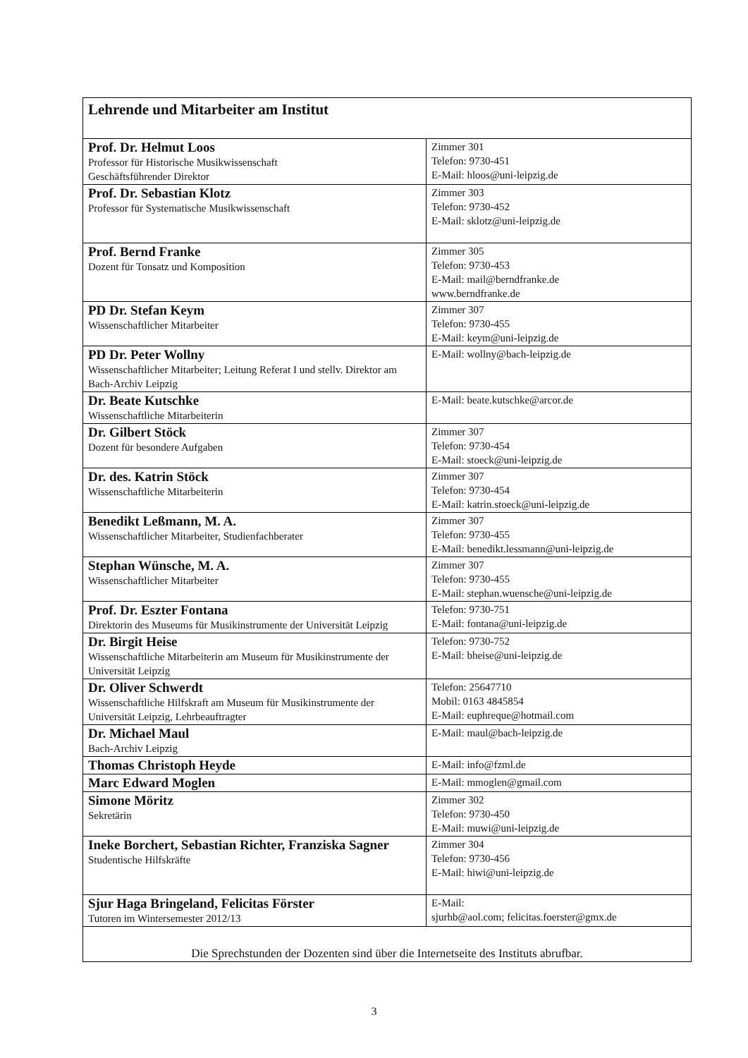| Lehrende und Mitarbeiter am Institut | |
| Prof. Dr. Helmut Loos Professor für Historische Musikwissenschaft Geschäftsführender Direktor | Zimmer 301 Telefon: 9730-451 E-Mail: hloos@uni-leipzig.de |
| Prof. Dr. Sebastian Klotz Professor für Systematische Musikwissenschaft | Zimmer 303 Telefon: 9730-452 E-Mail: sklotz@uni-leipzig.de |
| Prof. Bernd Franke Dozent für Tonsatz und Komposition | Zimmer 305 Telefon: 9730-453 E-Mail: mail@berndfranke.de www.berndfranke.de |
| PD Dr. Stefan Keym Wissenschaftlicher Mitarbeiter | Zimmer 307 Telefon: 9730-455 E-Mail: keym@uni-leipzig.de |
| PD Dr. Peter Wollny Wissenschaftlicher Mitarbeiter; Leitung Referat I und stellv. Direktor am Bach-Archiv Leipzig | E-Mail: wollny@bach-leipzig.de |
| Dr. Beate Kutschke Wissenschaftliche Mitarbeiterin | E-Mail: beate.kutschke@arcor.de |
| Dr. Gilbert Stöck Dozent für besondere Aufgaben | Zimmer 307 Telefon: 9730-454 E-Mail: stoeck@uni-leipzig.de |
| Dr. des. Katrin Stöck Wissenschaftliche Mitarbeiterin | Zimmer 307 Telefon: 9730-454 E-Mail: katrin.stoeck@uni-leipzig.de |
| Benedikt Leßmann, M. A. Wissenschaftlicher Mitarbeiter, Studienfachberater | Zimmer 307 Telefon: 9730-455 E-Mail: benedikt.lessmann@uni-leipzig.de |
| Stephan Wünsche, M. A. Wissenschaftlicher Mitarbeiter | Zimmer 307 Telefon: 9730-455 E-Mail: stephan.wuensche@uni-leipzig.de |
| Prof. Dr. Eszter Fontana Direktorin des Museums für Musikinstrumente der Universität Leipzig | Telefon: 9730-751 E-Mail: fontana@uni-leipzig.de |
| Dr. Birgit Heise Wissenschaftliche Mitarbeiterin am Museum für Musikinstrumente der Universität Leipzig | Telefon: 9730-752 E-Mail: bheise@uni-leipzig.de |
| Dr. Oliver Schwerdt Wissenschaftliche Hilfskraft am Museum für Musikinstrumente der Universität Leipzig, Lehrbeauftragter | Telefon: 25647710 Mobil: 0163 4845854 E-Mail: euphreque@hotmail.com |
| Dr. Michael Maul Bach-Archiv Leipzig | E-Mail: maul@bach-leipzig.de |
| Thomas Christoph Heyde | E-Mail: info@fzml.de |
| Marc Edward Moglen | E-Mail: mmoglen@gmail.com |
| Simone Möritz Sekretärin | Zimmer 302 Telefon: 9730-450 E-Mail: muwi@uni-leipzig.de |
| Ineke Borchert, Sebastian Richter, Franziska Sagner Studentische Hilfskräfte | Zimmer 304 Telefon: 9730-456 E-Mail: hiwi@uni-leipzig.de |
| Sjur Haga Bringeland, Felicitas Förster Tutoren im Wintersemester 2012/13 | E-Mail: sjurhb@aol.com; felicitas.foerster@gmx.de |
| Die Sprechstunden der Dozenten sind über die Internetseite des Instituts abrufbar. | |
3